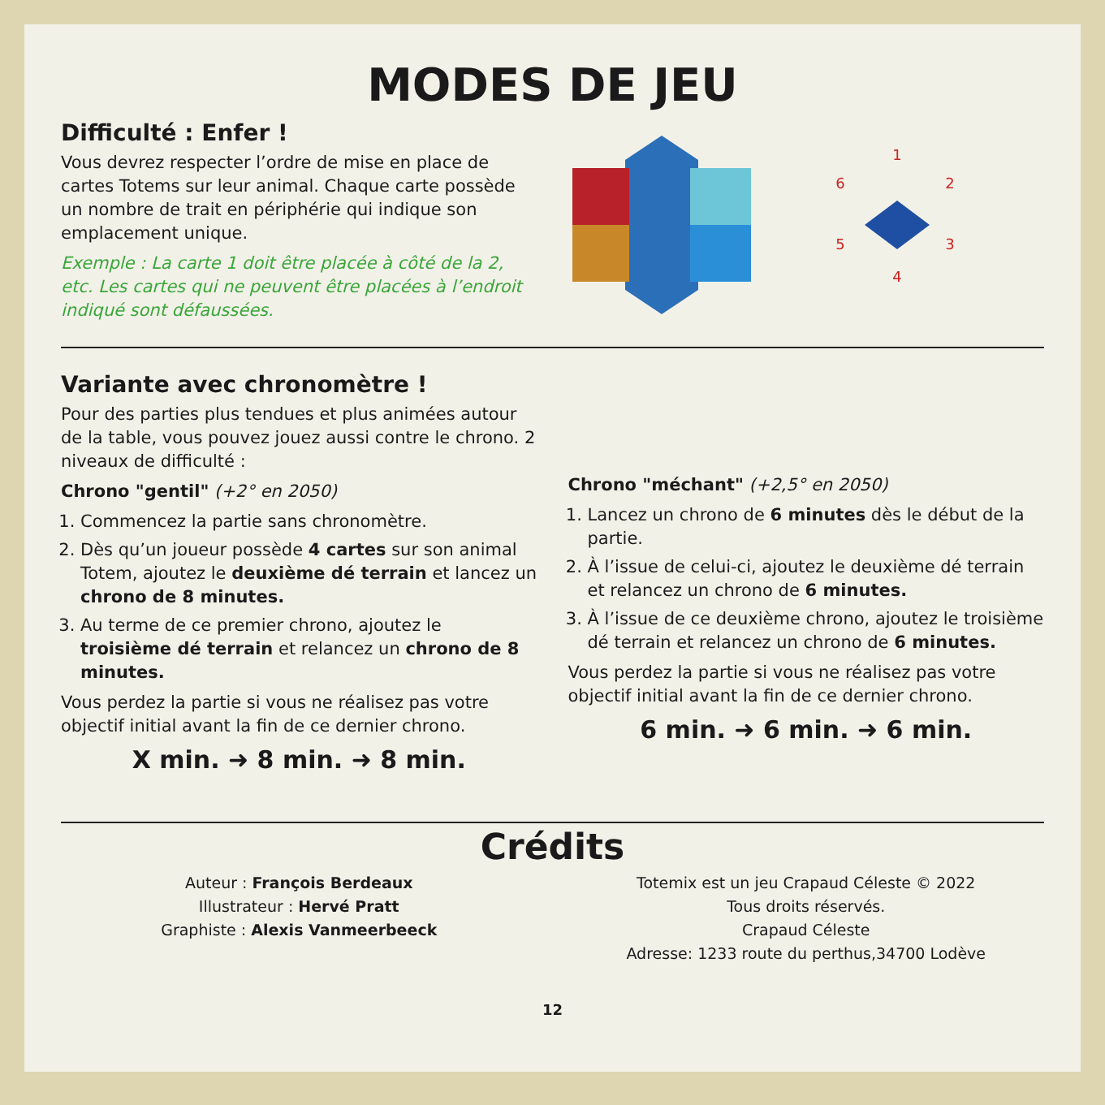MODES DE JEU
Difficulté : Enfer !
Vous devrez respecter l’ordre de mise en place de cartes Totems sur leur animal. Chaque carte possède un nombre de trait en périphérie qui indique son emplacement unique.
Exemple : La carte 1 doit être placée à côté de la 2, etc. Les cartes qui ne peuvent être placées à l’endroit indiqué sont défaussées.
1
2
3
4
5
6
Variante avec chronomètre !
Pour des parties plus tendues et plus animées autour de la table, vous pouvez jouez aussi contre le chrono. 2 niveaux de difficulté :
Chrono "gentil" (+2° en 2050)
1. Commencez la partie sans chronomètre.
2. Dès qu’un joueur possède 4 cartes sur son animal Totem, ajoutez le deuxième dé terrain et lancez un chrono de 8 minutes.
3. Au terme de ce premier chrono, ajoutez le troisième dé terrain et relancez un chrono de 8 minutes.
Vous perdez la partie si vous ne réalisez pas votre objectif initial avant la fin de ce dernier chrono.
X min. ➜ 8 min. ➜ 8 min.
Chrono "méchant" (+2,5° en 2050)
1. Lancez un chrono de 6 minutes dès le début de la partie.
2. À l’issue de celui-ci, ajoutez le deuxième dé terrain et relancez un chrono de 6 minutes.
3. À l’issue de ce deuxième chrono, ajoutez le troisième dé terrain et relancez un chrono de 6 minutes.
Vous perdez la partie si vous ne réalisez pas votre objectif initial avant la fin de ce dernier chrono.
6 min. ➜ 6 min. ➜ 6 min.
Crédits
Auteur : François Berdeaux
Illustrateur : Hervé Pratt
Graphiste : Alexis Vanmeerbeeck
Totemix est un jeu Crapaud Céleste © 2022
Tous droits réservés.
Crapaud Céleste
Adresse: 1233 route du perthus,34700 Lodève
12